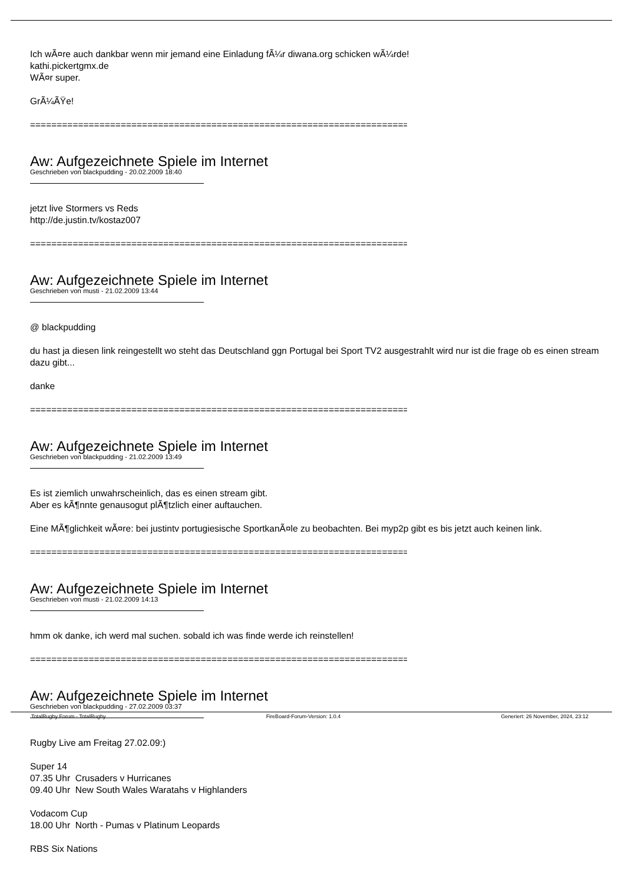Ich wÃ¤re auch dankbar wenn mir jemand eine Einladung fÃ¼r diwana.org schicken wÃ¼rde!
kathi.pickertgmx.de
WÃ¤r super.
GrÃ¼ÃŸe!
================================================================================
Aw: Aufgezeichnete Spiele im Internet
Geschrieben von blackpudding - 20.02.2009 18:40
jetzt live Stormers vs Reds
http://de.justin.tv/kostaz007
================================================================================
Aw: Aufgezeichnete Spiele im Internet
Geschrieben von musti - 21.02.2009 13:44
@ blackpudding
du hast ja diesen link reingestellt wo steht das Deutschland ggn Portugal bei Sport TV2 ausgestrahlt wird nur ist die frage ob es einen stream dazu gibt...
danke
================================================================================
Aw: Aufgezeichnete Spiele im Internet
Geschrieben von blackpudding - 21.02.2009 13:49
Es ist ziemlich unwahrscheinlich, das es einen stream gibt.
Aber es kÃ¶nnte genausogut plÃ¶tzlich einer auftauchen.
Eine MÃ¶glichkeit wÃ¤re: bei justintv portugiesische SportkanÃ¤le zu beobachten. Bei myp2p gibt es bis jetzt auch keinen link.
================================================================================
Aw: Aufgezeichnete Spiele im Internet
Geschrieben von musti - 21.02.2009 14:13
hmm ok danke, ich werd mal suchen. sobald ich was finde werde ich reinstellen!
================================================================================
Aw: Aufgezeichnete Spiele im Internet
Geschrieben von blackpudding - 27.02.2009 03:37
Rugby Live am Freitag 27.02.09:)
Super 14
07.35 Uhr Crusaders v Hurricanes
09.40 Uhr New South Wales Waratahs v Highlanders
Vodacom Cup
18.00 Uhr North - Pumas v Platinum Leopards
RBS Six Nations
TotalRugby Forum - TotalRugby FireBoard-Forum-Version: 1.0.4 Generiert: 26 November, 2024, 23:12